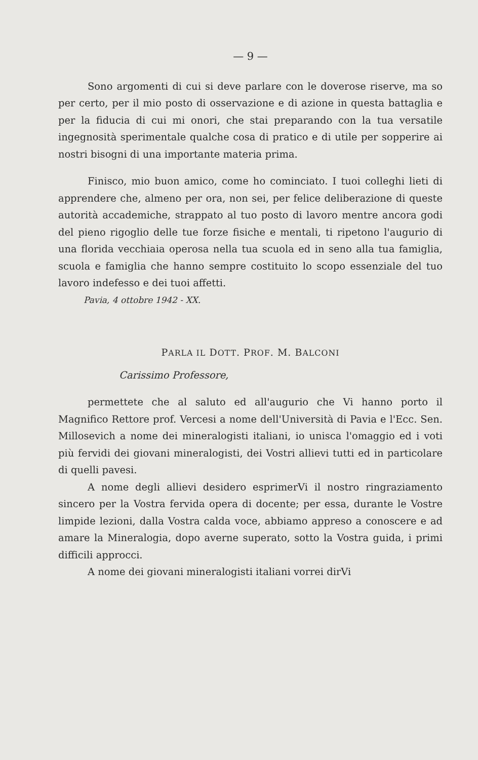— 9 —
Sono argomenti di cui si deve parlare con le doverose riserve, ma so per certo, per il mio posto di osservazione e di azione in questa battaglia e per la fiducia di cui mi onori, che stai preparando con la tua versatile ingegnosità sperimentale qualche cosa di pratico e di utile per soppe­rire ai nostri bisogni di una importante materia prima.
Finisco, mio buon amico, come ho cominciato. I tuoi colleghi lieti di apprendere che, almeno per ora, non sei, per felice deliberazione di queste autorità accademiche, strap­pato al tuo posto di lavoro mentre ancora godi del pieno rigoglio delle tue forze fisiche e mentali, ti ripetono l'au­gurio di una florida vecchiaia operosa nella tua scuola ed in seno alla tua famiglia, scuola e famiglia che hanno sempre costituito lo scopo essenziale del tuo lavoro indefesso e dei tuoi affetti.
Pavia, 4 ottobre 1942 - XX.
PARLA IL DOTT. PROF. M. BALCONI
Carissimo Professore,
permettete che al saluto ed all'augurio che Vi hanno porto il Magnifico Rettore prof. Vercesi a nome dell'Uni­versità di Pavia e l'Ecc. Sen. Millosevich a nome dei mi­neralogisti italiani, io unisca l'omaggio ed i voti più fervidi dei giovani mineralogisti, dei Vostri allievi tutti ed in par­ticolare di quelli pavesi.
A nome degli allievi desidero esprimerVi il nostro ringraziamento sincero per la Vostra fervida opera di do­cente; per essa, durante le Vostre limpide lezioni, dalla Vostra calda voce, abbiamo appreso a conoscere e ad amare la Mineralogia, dopo averne superato, sotto la Vostra guida, i primi difficili approcci.
A nome dei giovani mineralogisti italiani vorrei dirVi